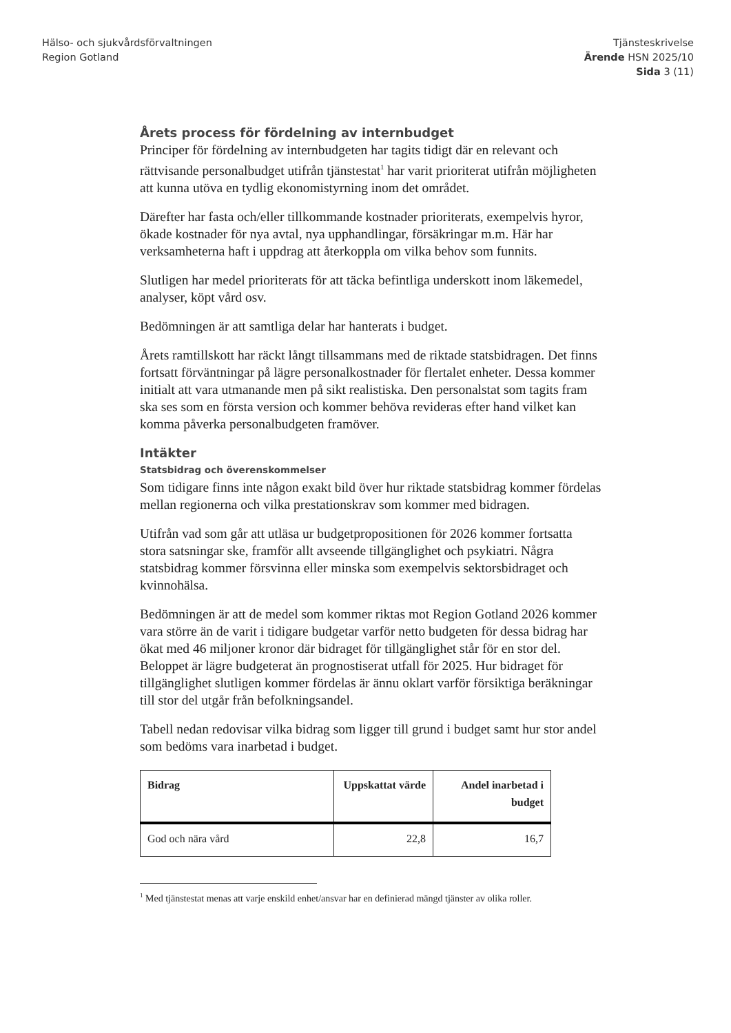Hälso- och sjukvårdsförvaltningen
Region Gotland
Tjänsteskrivelse
Ärende HSN 2025/10
Sida 3 (11)
Årets process för fördelning av internbudget
Principer för fördelning av internbudgeten har tagits tidigt där en relevant och rättvisande personalbudget utifrån tjänstestat<sup>1</sup> har varit prioriterat utifrån möjligheten att kunna utöva en tydlig ekonomistyrning inom det området.
Därefter har fasta och/eller tillkommande kostnader prioriterats, exempelvis hyror, ökade kostnader för nya avtal, nya upphandlingar, försäkringar m.m. Här har verksamheterna haft i uppdrag att återkoppla om vilka behov som funnits.
Slutligen har medel prioriterats för att täcka befintliga underskott inom läkemedel, analyser, köpt vård osv.
Bedömningen är att samtliga delar har hanterats i budget.
Årets ramtillskott har räckt långt tillsammans med de riktade statsbidragen. Det finns fortsatt förväntningar på lägre personalkostnader för flertalet enheter. Dessa kommer initialt att vara utmanande men på sikt realistiska. Den personalstat som tagits fram ska ses som en första version och kommer behöva revideras efter hand vilket kan komma påverka personalbudgeten framöver.
Intäkter
Statsbidrag och överenskommelser
Som tidigare finns inte någon exakt bild över hur riktade statsbidrag kommer fördelas mellan regionerna och vilka prestationskrav som kommer med bidragen.
Utifrån vad som går att utläsa ur budgetpropositionen för 2026 kommer fortsatta stora satsningar ske, framför allt avseende tillgänglighet och psykiatri. Några statsbidrag kommer försvinna eller minska som exempelvis sektorsbidraget och kvinnohälsa.
Bedömningen är att de medel som kommer riktas mot Region Gotland 2026 kommer vara större än de varit i tidigare budgetar varför netto budgeten för dessa bidrag har ökat med 46 miljoner kronor där bidraget för tillgänglighet står för en stor del. Beloppet är lägre budgeterat än prognostiserat utfall för 2025. Hur bidraget för tillgänglighet slutligen kommer fördelas är ännu oklart varför försiktiga beräkningar till stor del utgår från befolkningsandel.
Tabell nedan redovisar vilka bidrag som ligger till grund i budget samt hur stor andel som bedöms vara inarbetad i budget.
| Bidrag | Uppskattat värde | Andel inarbetad i budget |
| --- | --- | --- |
| God och nära vård | 22,8 | 16,7 |
<sup>1</sup> Med tjänstestat menas att varje enskild enhet/ansvar har en definierad mängd tjänster av olika roller.